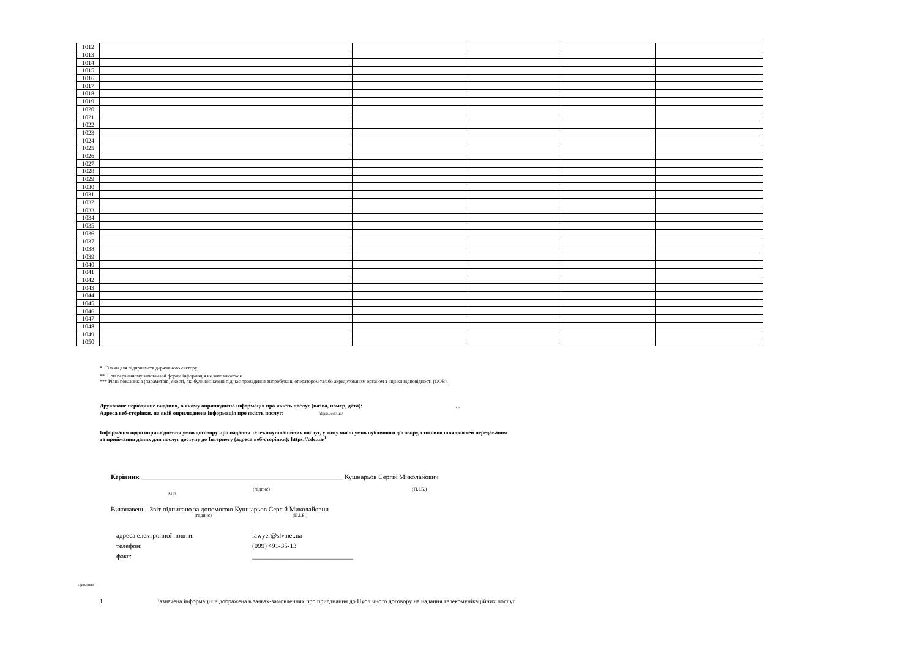| 1012 | | | | | |
| 1013 | | | | | |
| 1014 | | | | | |
| 1015 | | | | | |
| 1016 | | | | | |
| 1017 | | | | | |
| 1018 | | | | | |
| 1019 | | | | | |
| 1020 | | | | | |
| 1021 | | | | | |
| 1022 | | | | | |
| 1023 | | | | | |
| 1024 | | | | | |
| 1025 | | | | | |
| 1026 | | | | | |
| 1027 | | | | | |
| 1028 | | | | | |
| 1029 | | | | | |
| 1030 | | | | | |
| 1031 | | | | | |
| 1032 | | | | | |
| 1033 | | | | | |
| 1034 | | | | | |
| 1035 | | | | | |
| 1036 | | | | | |
| 1037 | | | | | |
| 1038 | | | | | |
| 1039 | | | | | |
| 1040 | | | | | |
| 1041 | | | | | |
| 1042 | | | | | |
| 1043 | | | | | |
| 1044 | | | | | |
| 1045 | | | | | |
| 1046 | | | | | |
| 1047 | | | | | |
| 1048 | | | | | |
| 1049 | | | | | |
| 1050 | | | | | |
* Тільки для підприємств державного сектору.
** При первинному заповненні форми інформація не заповнюється.
*** Рівні показників (параметрів) якості, які були визначені під час проведення випробувань оператором та/або акредитованим органом з оцінки відповідності (ООВ).
Друковане періодичне видання, в якому оприлюднена інформація про якість послуг (назва, номер, дата): , ,
Адреса веб-сторінки, на якій оприлюднена інформація про якість послуг: https://cdc.ua/
Інформація щодо оприлюднення умов договору про надання телекомунікаційних послуг, у тому числі умов публічного договору, стосовно швидкостей передавання
та приймання даних для послуг доступу до Інтернету (адреса веб-сторінки): https://cdc.ua/<sup>1</sup>
Керівник ____________________________________________________________ Кушнарьов Сергій Миколайович
(підпис) (П.І.Б.)
М.П.
Виконавець Звіт підписано за допомогою Кушнарьов Сергій Миколайович
(підпис) (П.І.Б.)
адреса електронної пошти: lawyer@slv.net.ua телефон: (099) 491-35-13 факс: ______________________________
Примітки:
1 Зазначена інформація відображена в заявах-замовленнях про приєднання до Публічного договору на надання телекомунікаційних послуг